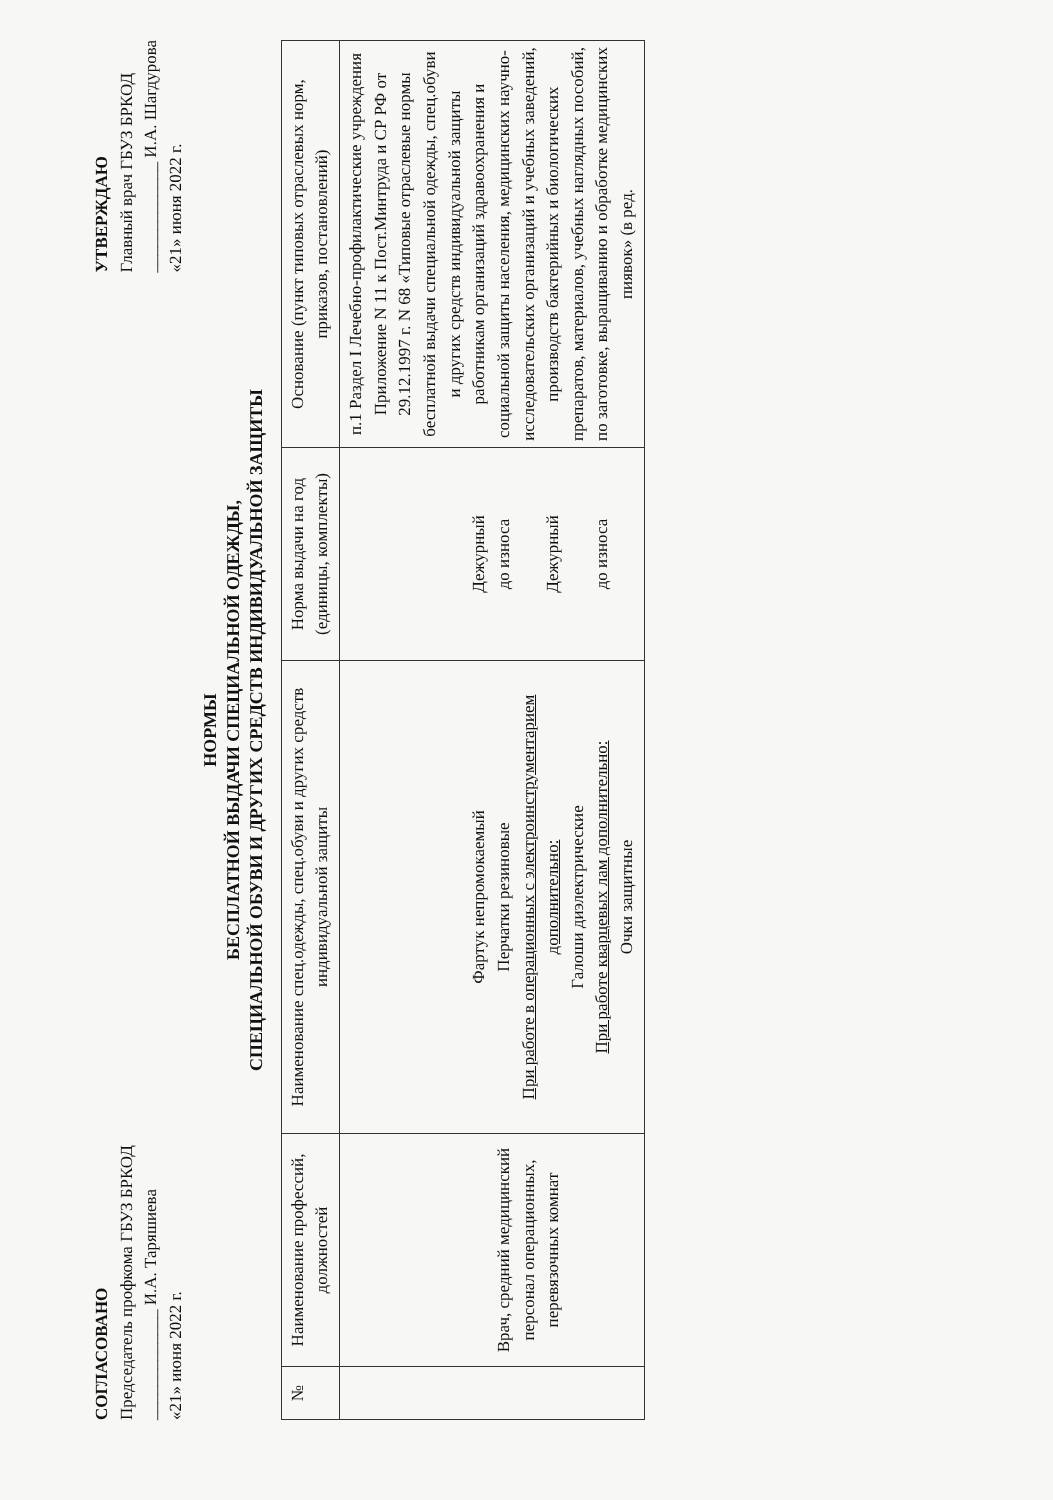СОГЛАСОВАНО
Председатель профкома ГБУЗ БРКОД
_____________ И.А. Таряшиева
«21» июня 2022 г.
УТВЕРЖДАЮ
Главный врач ГБУЗ БРКОД
_____________ И.А. Шагдурова
«21» июня 2022 г.
НОРМЫ
БЕСПЛАТНОЙ ВЫДАЧИ СПЕЦИАЛЬНОЙ ОДЕЖДЫ,
СПЕЦИАЛЬНОЙ ОБУВИ И ДРУГИХ СРЕДСТВ ИНДИВИДУАЛЬНОЙ ЗАЩИТЫ
| № | Наименование профессий, должностей | Наименование спец.одежды, спец.обуви и других средств индивидуальной защиты | Норма выдачи на год (единицы, комплекты) | Основание (пункт типовых отраслевых норм, приказов, постановлений) |
| --- | --- | --- | --- | --- |
| | Врач, средний медицинский персонал операционных, перевязочных комнат | Фартук непромокаемый Перчатки резиновые При работе в операционных с электроинструментарием дополнительно: Галоши диэлектрические При работе кварцевых лам дополнительно: Очки защитные | Дежурный до износа Дежурный до износа | п.1 Раздел I Лечебно-профилактические учреждения Приложение N 11 к Пост.Минтруда и СР РФ от 29.12.1997 г. N 68 «Типовые отраслевые нормы бесплатной выдачи специальной одежды, спец.обуви и других средств индивидуальной защиты работникам организаций здравоохранения и социальной защиты населения, медицинских научно-исследовательских организаций и учебных заведений, производств бактерийных и биологических препаратов, материалов, учебных наглядных пособий, по заготовке, выращиванию и обработке медицинских пиявок» (в ред. |